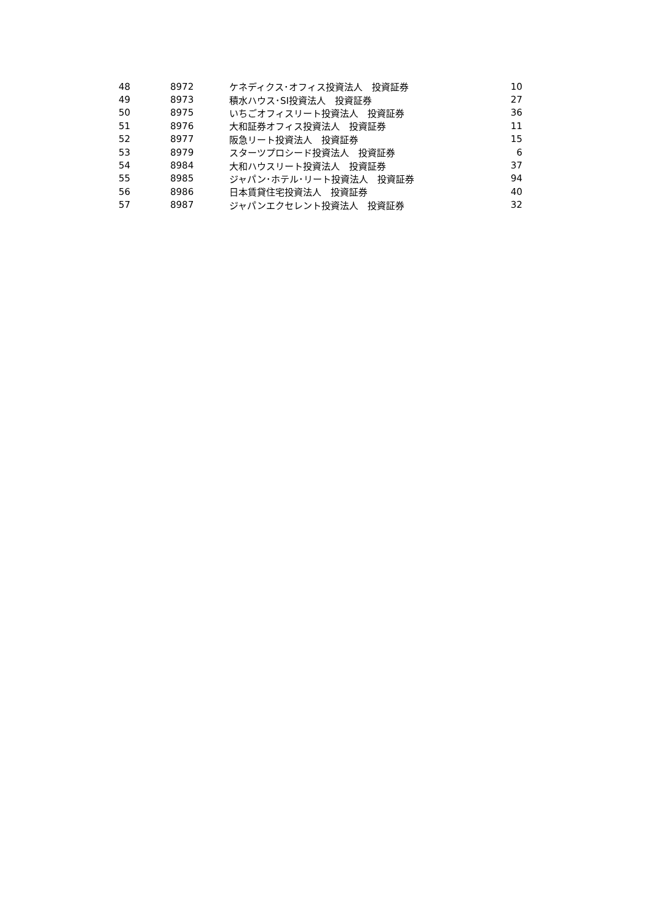| 48 | 8972 | ケネディクス･オフィス投資法人 投資証券 | 10 |
| 49 | 8973 | 積水ハウス･SI投資法人 投資証券 | 27 |
| 50 | 8975 | いちごオフィスリート投資法人 投資証券 | 36 |
| 51 | 8976 | 大和証券オフィス投資法人 投資証券 | 11 |
| 52 | 8977 | 阪急リート投資法人 投資証券 | 15 |
| 53 | 8979 | スターツプロシード投資法人 投資証券 | 6 |
| 54 | 8984 | 大和ハウスリート投資法人 投資証券 | 37 |
| 55 | 8985 | ジャパン･ホテル･リート投資法人 投資証券 | 94 |
| 56 | 8986 | 日本賃貸住宅投資法人 投資証券 | 40 |
| 57 | 8987 | ジャパンエクセレント投資法人 投資証券 | 32 |